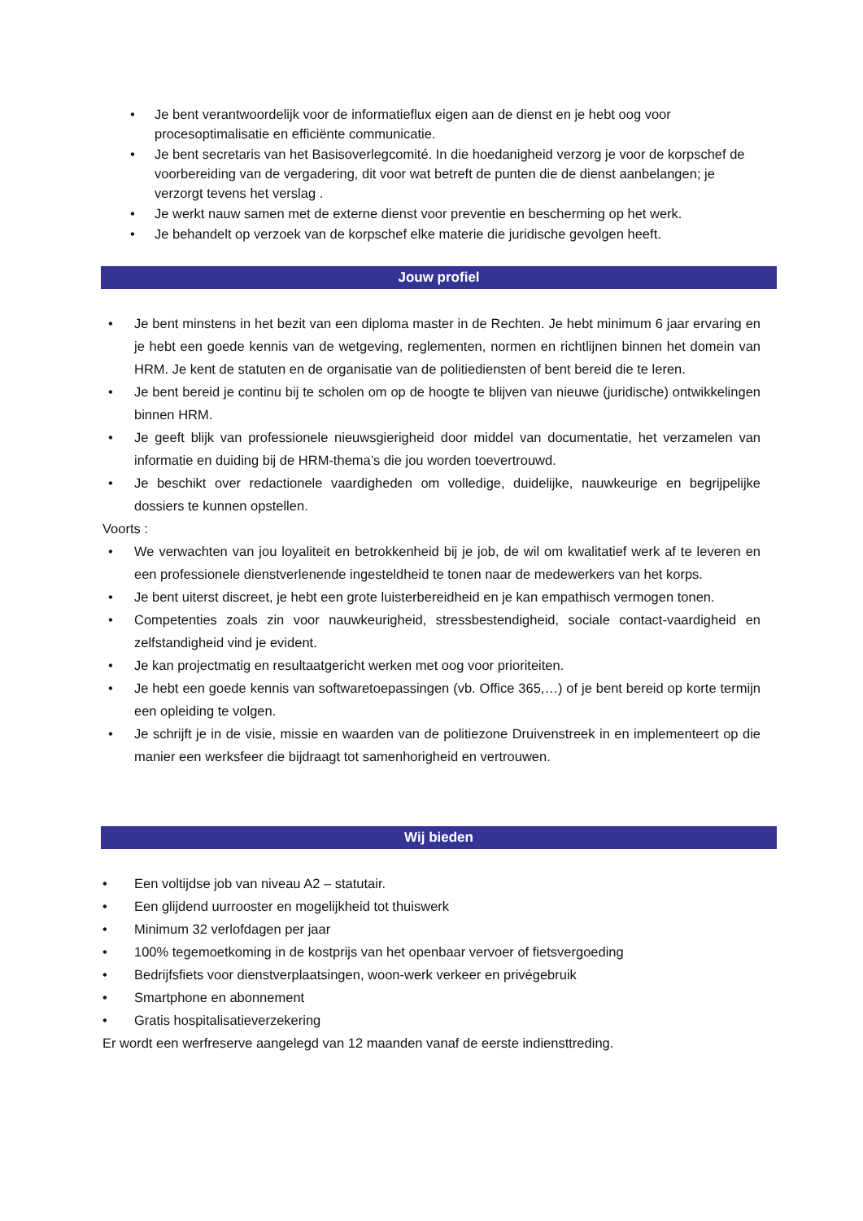• Je bent verantwoordelijk voor de informatieflux eigen aan de dienst en je hebt oog voor procesoptimalisatie en efficiënte communicatie.
• Je bent secretaris van het Basisoverlegcomité. In die hoedanigheid verzorg je voor de korpschef de voorbereiding van de vergadering, dit voor wat betreft de punten die de dienst aanbelangen; je verzorgt tevens het verslag .
• Je werkt nauw samen met de externe dienst voor preventie en bescherming op het werk.
• Je behandelt op verzoek van de korpschef elke materie die juridische gevolgen heeft.
Jouw profiel
• Je bent minstens in het bezit van een diploma master in de Rechten. Je hebt minimum 6 jaar ervaring en je hebt een goede kennis van de wetgeving, reglementen, normen en richtlijnen binnen het domein van HRM. Je kent de statuten en de organisatie van de politiediensten of bent bereid die te leren.
• Je bent bereid je continu bij te scholen om op de hoogte te blijven van nieuwe (juridische) ontwikkelingen binnen HRM.
• Je geeft blijk van professionele nieuwsgierigheid door middel van documentatie, het verzamelen van informatie en duiding bij de HRM-thema’s die jou worden toevertrouwd.
• Je beschikt over redactionele vaardigheden om volledige, duidelijke, nauwkeurige en begrijpelijke dossiers te kunnen opstellen.
Voorts :
• We verwachten van jou loyaliteit en betrokkenheid bij je job, de wil om kwalitatief werk af te leveren en een professionele dienstverlenende ingesteldheid te tonen naar de medewerkers van het korps.
• Je bent uiterst discreet, je hebt een grote luisterbereidheid en je kan empathisch vermogen tonen.
• Competenties zoals zin voor nauwkeurigheid, stressbestendigheid, sociale contact-vaardigheid en zelfstandigheid vind je evident.
• Je kan projectmatig en resultaatgericht werken met oog voor prioriteiten.
• Je hebt een goede kennis van softwaretoepassingen (vb. Office 365,…) of je bent bereid op korte termijn een opleiding te volgen.
• Je schrijft je in de visie, missie en waarden van de politiezone Druivenstreek in en implementeert op die manier een werksfeer die bijdraagt tot samenhorigheid en vertrouwen.
Wij bieden
• Een voltijdse job van niveau A2 – statutair.
• Een glijdend uurrooster en mogelijkheid tot thuiswerk
• Minimum 32 verlofdagen per jaar
• 100% tegemoetkoming in de kostprijs van het openbaar vervoer of fietsvergoeding
• Bedrijfsfiets voor dienstverplaatsingen, woon-werk verkeer en privégebruik
• Smartphone en abonnement
• Gratis hospitalisatieverzekering
Er wordt een werfreserve aangelegd van 12 maanden vanaf de eerste indiensttreding.